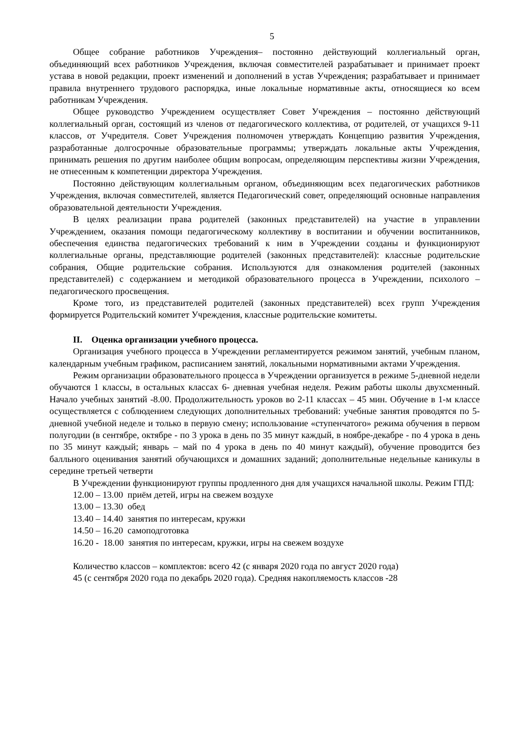5
Общее собрание работников Учреждения– постоянно действующий коллегиальный орган, объединяющий всех работников Учреждения, включая совместителей разрабатывает и принимает проект устава в новой редакции, проект изменений и дополнений в устав Учреждения; разрабатывает и принимает правила внутреннего трудового распорядка, иные локальные нормативные акты, относящиеся ко всем работникам Учреждения.
Общее руководство Учреждением осуществляет Совет Учреждения – постоянно действующий коллегиальный орган, состоящий из членов от педагогического коллектива, от родителей, от учащихся 9-11 классов, от Учредителя. Совет Учреждения полномочен утверждать Концепцию развития Учреждения, разработанные долгосрочные образовательные программы; утверждать локальные акты Учреждения, принимать решения по другим наиболее общим вопросам, определяющим перспективы жизни Учреждения, не отнесенным к компетенции директора Учреждения.
Постоянно действующим коллегиальным органом, объединяющим всех педагогических работников Учреждения, включая совместителей, является Педагогический совет, определяющий основные направления образовательной деятельности Учреждения.
В целях реализации права родителей (законных представителей) на участие в управлении Учреждением, оказания помощи педагогическому коллективу в воспитании и обучении воспитанников, обеспечения единства педагогических требований к ним в Учреждении созданы и функционируют коллегиальные органы, представляющие родителей (законных представителей): классные родительские собрания, Общие родительские собрания. Используются для ознакомления родителей (законных представителей) с содержанием и методикой образовательного процесса в Учреждении, психолого – педагогического просвещения.
Кроме того, из представителей родителей (законных представителей) всех групп Учреждения формируется Родительский комитет Учреждения, классные родительские комитеты.
II. Оценка организации учебного процесса.
Организация учебного процесса в Учреждении регламентируется режимом занятий, учебным планом, календарным учебным графиком, расписанием занятий, локальными нормативными актами Учреждения.
Режим организации образовательного процесса в Учреждении организуется в режиме 5-дневной недели обучаются 1 классы, в остальных классах 6- дневная учебная неделя. Режим работы школы двухсменный. Начало учебных занятий -8.00. Продолжительность уроков во 2-11 классах – 45 мин. Обучение в 1-м классе осуществляется с соблюдением следующих дополнительных требований: учебные занятия проводятся по 5-дневной учебной неделе и только в первую смену; использование «ступенчатого» режима обучения в первом полугодии (в сентябре, октябре - по 3 урока в день по 35 минут каждый, в ноябре-декабре - по 4 урока в день по 35 минут каждый; январь – май по 4 урока в день по 40 минут каждый), обучение проводится без балльного оценивания занятий обучающихся и домашних заданий; дополнительные недельные каникулы в середине третьей четверти
В Учреждении функционируют группы продленного дня для учащихся начальной школы. Режим ГПД:
12.00 – 13.00 приём детей, игры на свежем воздухе
13.00 – 13.30 обед
13.40 – 14.40 занятия по интересам, кружки
14.50 – 16.20 самоподготовка
16.20 - 18.00 занятия по интересам, кружки, игры на свежем воздухе
Количество классов – комплектов: всего 42 (с января 2020 года по август 2020 года)
45 (с сентября 2020 года по декабрь 2020 года). Средняя накопляемость классов -28